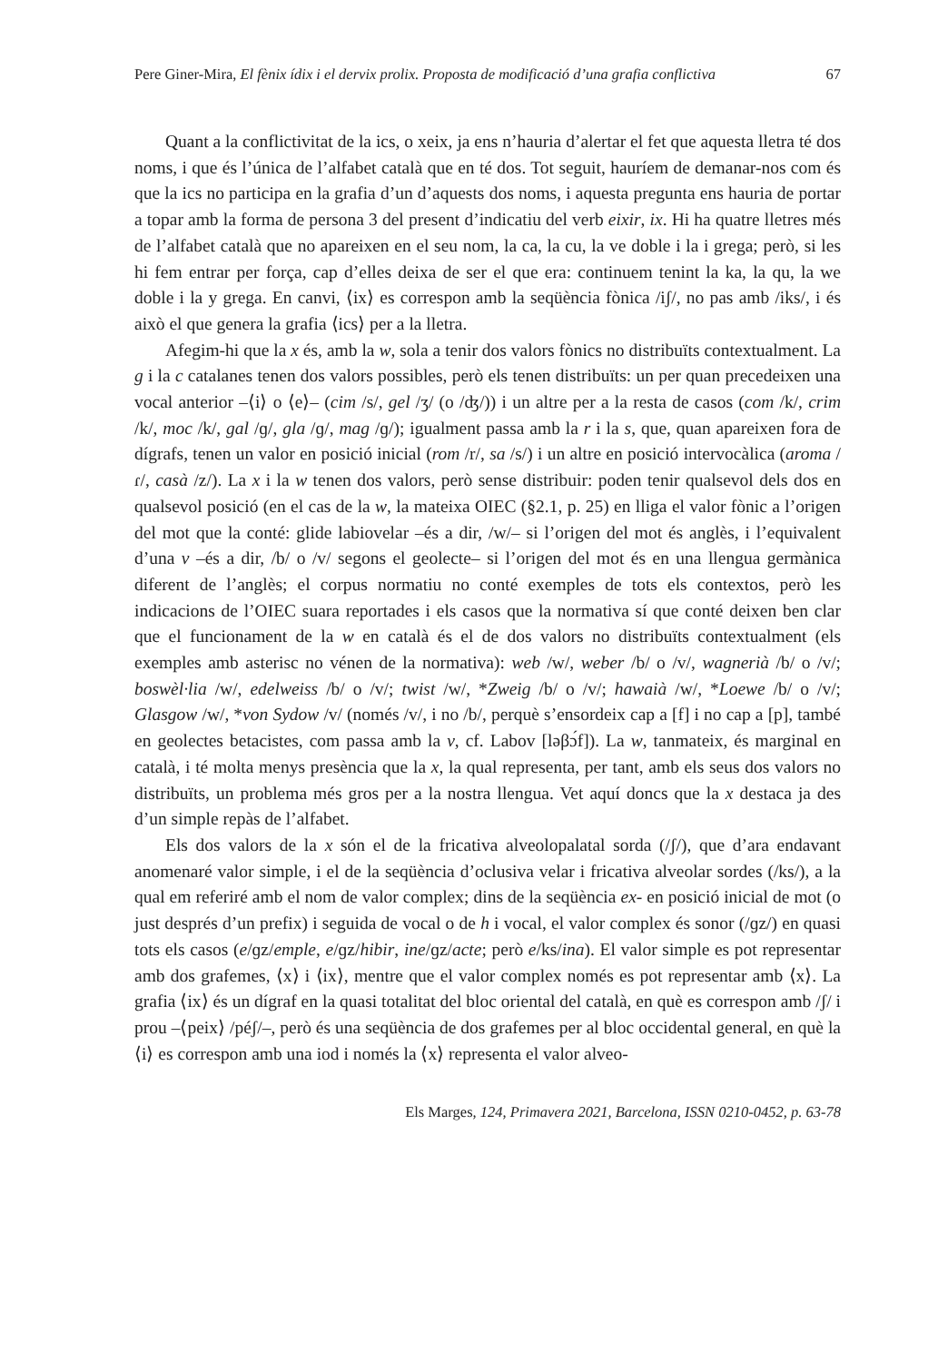Pere Giner-Mira, El fènix ídix i el dervix prolix. Proposta de modificació d’una grafia conflictiva 67
Quant a la conflictivitat de la ics, o xeix, ja ens n’hauria d’alertar el fet que aquesta lletra té dos noms, i que és l’única de l’alfabet català que en té dos. Tot seguit, hauríem de demanar-nos com és que la ics no participa en la grafia d’un d’aquests dos noms, i aquesta pregunta ens hauria de portar a topar amb la forma de persona 3 del present d’indicatiu del verb eixir, ix. Hi ha quatre lletres més de l’alfabet català que no apareixen en el seu nom, la ca, la cu, la ve doble i la i grega; però, si les hi fem entrar per força, cap d’elles deixa de ser el que era: continuem tenint la ka, la qu, la we doble i la y grega. En canvi, ⟨ix⟩ es correspon amb la seqüència fònica /iʃ/, no pas amb /iks/, i és això el que genera la grafia ⟨ics⟩ per a la lletra.
Afegim-hi que la x és, amb la w, sola a tenir dos valors fònics no distribuïts contextualment. La g i la c catalanes tenen dos valors possibles, però els tenen distribuïts: un per quan precedeixen una vocal anterior –⟨i⟩ o ⟨e⟩– (cim /s/, gel /ʒ/ (o /ʤ/)) i un altre per a la resta de casos (com /k/, crim /k/, moc /k/, gal /ɡ/, gla /ɡ/, mag /ɡ/); igualment passa amb la r i la s, que, quan apareixen fora de dígrafs, tenen un valor en posició inicial (rom /r/, sa /s/) i un altre en posició intervocàlica (aroma /ɾ/, casà /z/). La x i la w tenen dos valors, però sense distribuir: poden tenir qualsevol dels dos en qualsevol posició (en el cas de la w, la mateixa OIEC (§2.1, p. 25) en lliga el valor fònic a l’origen del mot que la conté: glide labiovelar –és a dir, /w/– si l’origen del mot és anglès, i l’equivalent d’una v –és a dir, /b/ o /v/ segons el geolecte– si l’origen del mot és en una llengua germànica diferent de l’anglès; el corpus normatiu no conté exemples de tots els contextos, però les indicacions de l’OIEC suara reportades i els casos que la normativa sí que conté deixen ben clar que el funcionament de la w en català és el de dos valors no distribuïts contextualment (els exemples amb asterisc no vénen de la normativa): web /w/, weber /b/ o /v/, wagnerià /b/ o /v/; boswèl·lia /w/, edelweiss /b/ o /v/; twist /w/, *Zweig /b/ o /v/; hawaià /w/, *Loewe /b/ o /v/; Glasgow /w/, *von Sydow /v/ (només /v/, i no /b/, perquè s’ensordeix cap a [f] i no cap a [p], també en geolectes betacistes, com passa amb la v, cf. Labov [ləβɔ́f]). La w, tanmateix, és marginal en català, i té molta menys presència que la x, la qual representa, per tant, amb els seus dos valors no distribuïts, un problema més gros per a la nostra llengua. Vet aquí doncs que la x destaca ja des d’un simple repàs de l’alfabet.
Els dos valors de la x són el de la fricativa alveolopalatal sorda (/ʃ/), que d’ara endavant anomenaré valor simple, i el de la seqüència d’oclusiva velar i fricativa alveolar sordes (/ks/), a la qual em referiré amb el nom de valor complex; dins de la seqüència ex- en posició inicial de mot (o just després d’un prefix) i seguida de vocal o de h i vocal, el valor complex és sonor (/ɡz/) en quasi tots els casos (e/ɡz/emple, e/ɡz/hibir, ine/ɡz/acte; però e/ks/ina). El valor simple es pot representar amb dos grafemes, ⟨x⟩ i ⟨ix⟩, mentre que el valor complex només es pot representar amb ⟨x⟩. La grafia ⟨ix⟩ és un dígraf en la quasi totalitat del bloc oriental del català, en què es correspon amb /ʃ/ i prou –⟨peix⟩ /péʃ/–, però és una seqüència de dos grafemes per al bloc occidental general, en què la ⟨i⟩ es correspon amb una iod i només la ⟨x⟩ representa el valor alveo-
Els Marges, 124, Primavera 2021, Barcelona, ISSN 0210-0452, p. 63-78